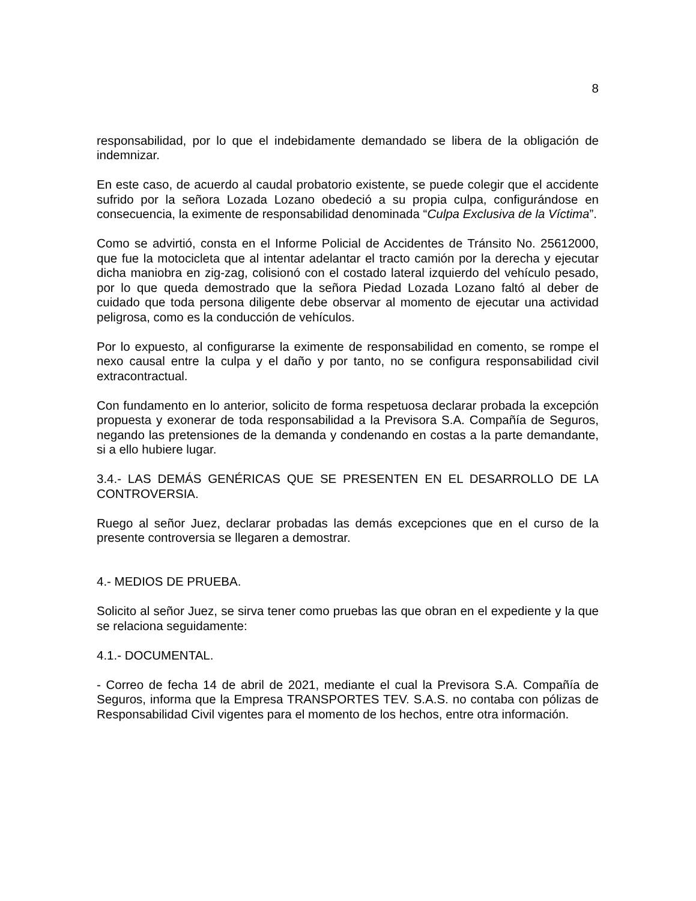8
responsabilidad, por lo que el indebidamente demandado se libera de la obligación de indemnizar.
En este caso, de acuerdo al caudal probatorio existente, se puede colegir que el accidente sufrido por la señora Lozada Lozano obedeció a su propia culpa, configurándose en consecuencia, la eximente de responsabilidad denominada “Culpa Exclusiva de la Víctima”.
Como se advirtió, consta en el Informe Policial de Accidentes de Tránsito No. 25612000, que fue la motocicleta que al intentar adelantar el tracto camión por la derecha y ejecutar dicha maniobra en zig-zag, colisionó con el costado lateral izquierdo del vehículo pesado, por lo que queda demostrado que la señora Piedad Lozada Lozano faltó al deber de cuidado que toda persona diligente debe observar al momento de ejecutar una actividad peligrosa, como es la conducción de vehículos.
Por lo expuesto, al configurarse la eximente de responsabilidad en comento, se rompe el nexo causal entre la culpa y el daño y por tanto, no se configura responsabilidad civil extracontractual.
Con fundamento en lo anterior, solicito de forma respetuosa declarar probada la excepción propuesta y exonerar de toda responsabilidad a la Previsora S.A. Compañía de Seguros, negando las pretensiones de la demanda y condenando en costas a la parte demandante, si a ello hubiere lugar.
3.4.- LAS DEMÁS GENÉRICAS QUE SE PRESENTEN EN EL DESARROLLO DE LA CONTROVERSIA.
Ruego al señor Juez, declarar probadas las demás excepciones que en el curso de la presente controversia se llegaren a demostrar.
4.- MEDIOS DE PRUEBA.
Solicito al señor Juez, se sirva tener como pruebas las que obran en el expediente y la que se relaciona seguidamente:
4.1.- DOCUMENTAL.
- Correo de fecha 14 de abril de 2021, mediante el cual la Previsora S.A. Compañía de Seguros, informa que la Empresa TRANSPORTES TEV. S.A.S. no contaba con pólizas de Responsabilidad Civil vigentes para el momento de los hechos, entre otra información.